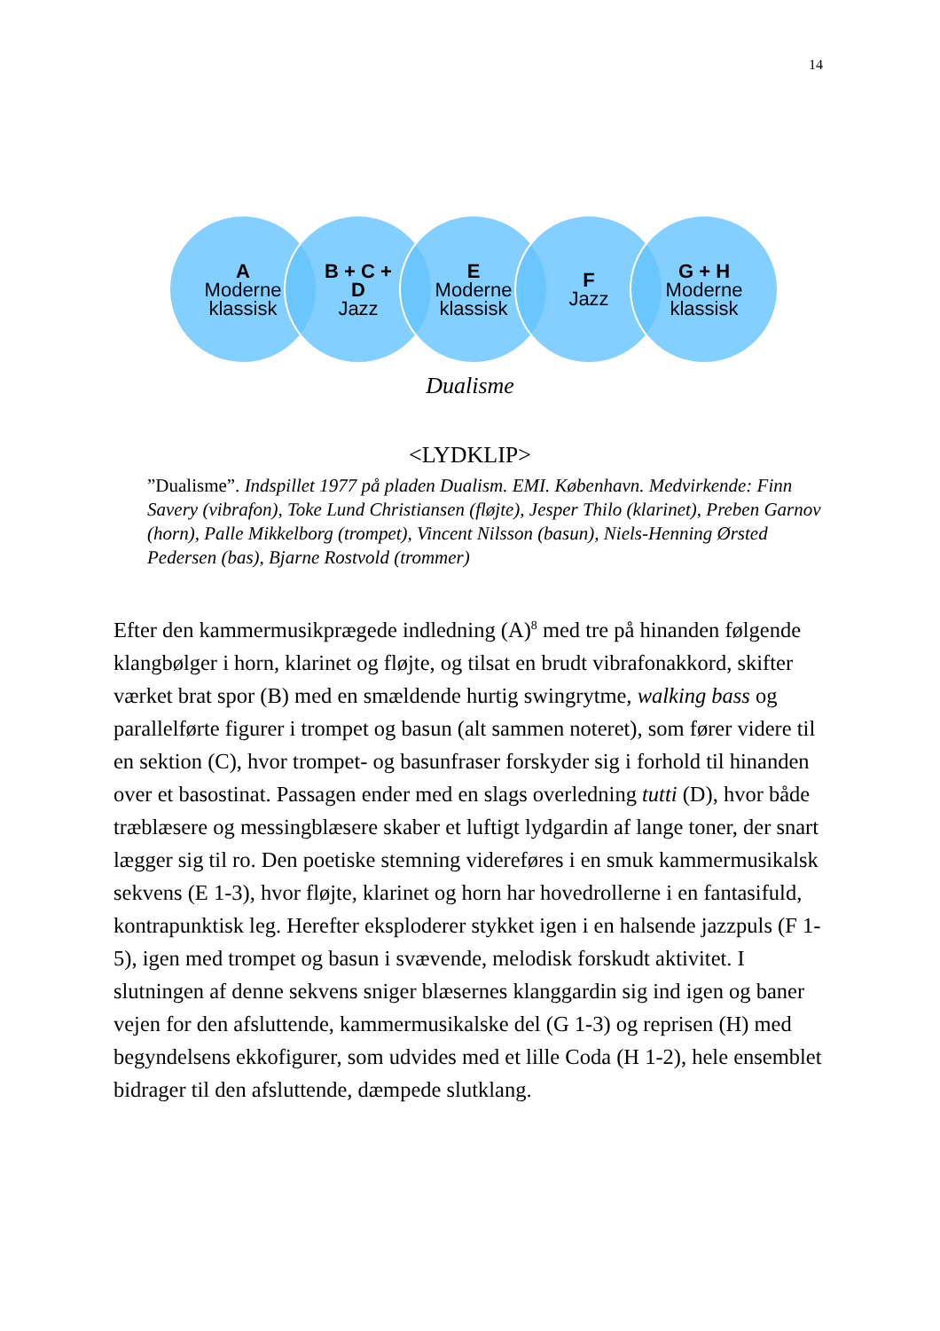14
A
Moderne
klassisk
B + C +
D
Jazz
E
Moderne
klassisk
F
Jazz
G + H
Moderne
klassisk
Dualisme
<LYDKLIP>
”Dualisme”. Indspillet 1977 på pladen Dualism. EMI. København. Medvirkende: Finn Savery (vibrafon), Toke Lund Christiansen (fløjte), Jesper Thilo (klarinet), Preben Garnov (horn), Palle Mikkelborg (trompet), Vincent Nilsson (basun), Niels-Henning Ørsted Pedersen (bas), Bjarne Rostvold (trommer)
Efter den kammermusikprægede indledning (A)<sup>8</sup> med tre på hinanden følgende klangbølger i horn, klarinet og fløjte, og tilsat en brudt vibrafonakkord, skifter værket brat spor (B) med en smældende hurtig swingrytme, walking bass og parallelførte figurer i trompet og basun (alt sammen noteret), som fører videre til en sektion (C), hvor trompet- og basunfraser forskyder sig i forhold til hinanden over et basostinat. Passagen ender med en slags overledning tutti (D), hvor både træblæsere og messingblæsere skaber et luftigt lydgardin af lange toner, der snart lægger sig til ro. Den poetiske stemning videreføres i en smuk kammermusikalsk sekvens (E 1-3), hvor fløjte, klarinet og horn har hovedrollerne i en fantasifuld, kontrapunktisk leg. Herefter eksploderer stykket igen i en halsende jazzpuls (F 1-5), igen med trompet og basun i svævende, melodisk forskudt aktivitet. I slutningen af denne sekvens sniger blæsernes klanggardin sig ind igen og baner vejen for den afsluttende, kammermusikalske del (G 1-3) og reprisen (H) med begyndelsens ekkofigurer, som udvides med et lille Coda (H 1-2), hele ensemblet bidrager til den afsluttende, dæmpede slutklang.